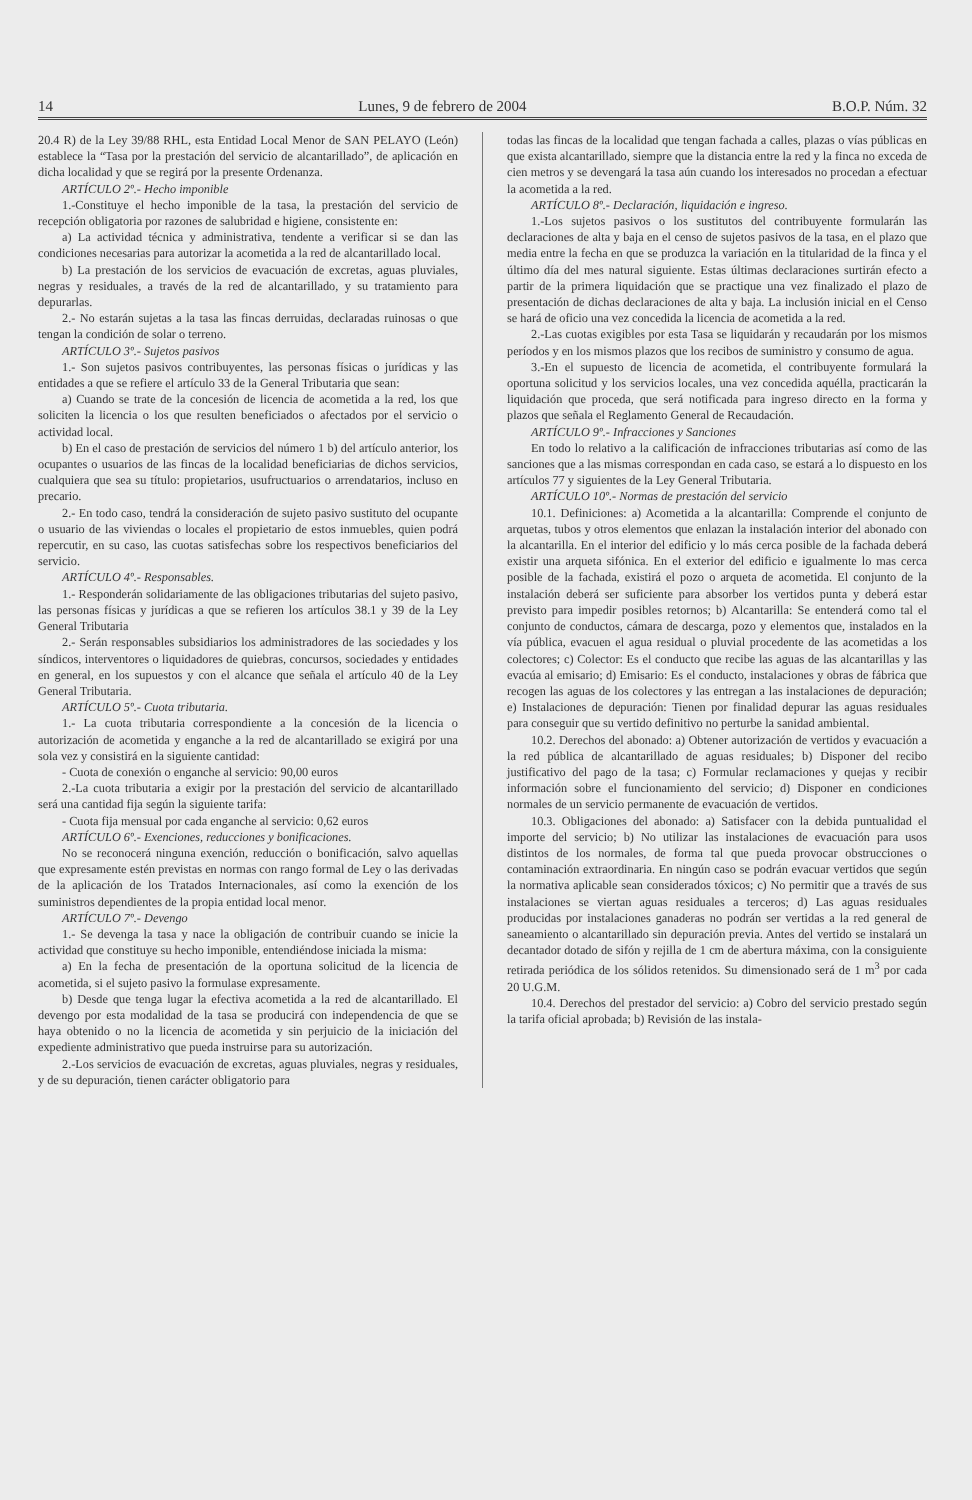14 Lunes, 9 de febrero de 2004 B.O.P. Núm. 32
20.4 R) de la Ley 39/88 RHL, esta Entidad Local Menor de SAN PELAYO (León) establece la “Tasa por la prestación del servicio de alcantarillado”, de aplicación en dicha localidad y que se regirá por la presente Ordenanza.
ARTÍCULO 2º.- Hecho imponible
1.-Constituye el hecho imponible de la tasa, la prestación del servicio de recepción obligatoria por razones de salubridad e higiene, consistente en:
a) La actividad técnica y administrativa, tendente a verificar si se dan las condiciones necesarias para autorizar la acometida a la red de alcantarillado local.
b) La prestación de los servicios de evacuación de excretas, aguas pluviales, negras y residuales, a través de la red de alcantarillado, y su tratamiento para depurarlas.
2.- No estarán sujetas a la tasa las fincas derruidas, declaradas ruinosas o que tengan la condición de solar o terreno.
ARTÍCULO 3º.- Sujetos pasivos
1.- Son sujetos pasivos contribuyentes, las personas físicas o jurídicas y las entidades a que se refiere el artículo 33 de la General Tributaria que sean:
a) Cuando se trate de la concesión de licencia de acometida a la red, los que soliciten la licencia o los que resulten beneficiados o afectados por el servicio o actividad local.
b) En el caso de prestación de servicios del número 1 b) del artículo anterior, los ocupantes o usuarios de las fincas de la localidad beneficiarias de dichos servicios, cualquiera que sea su título: propietarios, usufructuarios o arrendatarios, incluso en precario.
2.- En todo caso, tendrá la consideración de sujeto pasivo sustituto del ocupante o usuario de las viviendas o locales el propietario de estos inmuebles, quien podrá repercutir, en su caso, las cuotas satisfechas sobre los respectivos beneficiarios del servicio.
ARTÍCULO 4º.- Responsables.
1.- Responderán solidariamente de las obligaciones tributarias del sujeto pasivo, las personas físicas y jurídicas a que se refieren los artículos 38.1 y 39 de la Ley General Tributaria
2.- Serán responsables subsidiarios los administradores de las sociedades y los síndicos, interventores o liquidadores de quiebras, concursos, sociedades y entidades en general, en los supuestos y con el alcance que señala el artículo 40 de la Ley General Tributaria.
ARTÍCULO 5º.- Cuota tributaria.
1.- La cuota tributaria correspondiente a la concesión de la licencia o autorización de acometida y enganche a la red de alcantarillado se exigirá por una sola vez y consistirá en la siguiente cantidad:
- Cuota de conexión o enganche al servicio: 90,00 euros
2.-La cuota tributaria a exigir por la prestación del servicio de alcantarillado será una cantidad fija según la siguiente tarifa:
- Cuota fija mensual por cada enganche al servicio: 0,62 euros
ARTÍCULO 6º.- Exenciones, reducciones y bonificaciones.
No se reconocerá ninguna exención, reducción o bonificación, salvo aquellas que expresamente estén previstas en normas con rango formal de Ley o las derivadas de la aplicación de los Tratados Internacionales, así como la exención de los suministros dependientes de la propia entidad local menor.
ARTÍCULO 7º.- Devengo
1.- Se devenga la tasa y nace la obligación de contribuir cuando se inicie la actividad que constituye su hecho imponible, entendiéndose iniciada la misma:
a) En la fecha de presentación de la oportuna solicitud de la licencia de acometida, si el sujeto pasivo la formulase expresamente.
b) Desde que tenga lugar la efectiva acometida a la red de alcantarillado. El devengo por esta modalidad de la tasa se producirá con independencia de que se haya obtenido o no la licencia de acometida y sin perjuicio de la iniciación del expediente administrativo que pueda instruirse para su autorización.
2.-Los servicios de evacuación de excretas, aguas pluviales, negras y residuales, y de su depuración, tienen carácter obligatorio para
todas las fincas de la localidad que tengan fachada a calles, plazas o vías públicas en que exista alcantarillado, siempre que la distancia entre la red y la finca no exceda de cien metros y se devengará la tasa aún cuando los interesados no procedan a efectuar la acometida a la red.
ARTÍCULO 8º.- Declaración, liquidación e ingreso.
1.-Los sujetos pasivos o los sustitutos del contribuyente formularán las declaraciones de alta y baja en el censo de sujetos pasivos de la tasa, en el plazo que media entre la fecha en que se produzca la variación en la titularidad de la finca y el último día del mes natural siguiente. Estas últimas declaraciones surtirán efecto a partir de la primera liquidación que se practique una vez finalizado el plazo de presentación de dichas declaraciones de alta y baja. La inclusión inicial en el Censo se hará de oficio una vez concedida la licencia de acometida a la red.
2.-Las cuotas exigibles por esta Tasa se liquidarán y recaudarán por los mismos períodos y en los mismos plazos que los recibos de suministro y consumo de agua.
3.-En el supuesto de licencia de acometida, el contribuyente formulará la oportuna solicitud y los servicios locales, una vez concedida aquélla, practicarán la liquidación que proceda, que será notificada para ingreso directo en la forma y plazos que señala el Reglamento General de Recaudación.
ARTÍCULO 9º.- Infracciones y Sanciones
En todo lo relativo a la calificación de infracciones tributarias así como de las sanciones que a las mismas correspondan en cada caso, se estará a lo dispuesto en los artículos 77 y siguientes de la Ley General Tributaria.
ARTÍCULO 10º.- Normas de prestación del servicio
10.1. Definiciones: a) Acometida a la alcantarilla: Comprende el conjunto de arquetas, tubos y otros elementos que enlazan la instalación interior del abonado con la alcantarilla. En el interior del edificio y lo más cerca posible de la fachada deberá existir una arqueta sifónica. En el exterior del edificio e igualmente lo mas cerca posible de la fachada, existirá el pozo o arqueta de acometida. El conjunto de la instalación deberá ser suficiente para absorber los vertidos punta y deberá estar previsto para impedir posibles retornos; b) Alcantarilla: Se entenderá como tal el conjunto de conductos, cámara de descarga, pozo y elementos que, instalados en la vía pública, evacuen el agua residual o pluvial procedente de las acometidas a los colectores; c) Colector: Es el conducto que recibe las aguas de las alcantarillas y las evacúa al emisario; d) Emisario: Es el conducto, instalaciones y obras de fábrica que recogen las aguas de los colectores y las entregan a las instalaciones de depuración; e) Instalaciones de depuración: Tienen por finalidad depurar las aguas residuales para conseguir que su vertido definitivo no perturbe la sanidad ambiental.
10.2. Derechos del abonado: a) Obtener autorización de vertidos y evacuación a la red pública de alcantarillado de aguas residuales; b) Disponer del recibo justificativo del pago de la tasa; c) Formular reclamaciones y quejas y recibir información sobre el funcionamiento del servicio; d) Disponer en condiciones normales de un servicio permanente de evacuación de vertidos.
10.3. Obligaciones del abonado: a) Satisfacer con la debida puntualidad el importe del servicio; b) No utilizar las instalaciones de evacuación para usos distintos de los normales, de forma tal que pueda provocar obstrucciones o contaminación extraordinaria. En ningún caso se podrán evacuar vertidos que según la normativa aplicable sean considerados tóxicos; c) No permitir que a través de sus instalaciones se viertan aguas residuales a terceros; d) Las aguas residuales producidas por instalaciones ganaderas no podrán ser vertidas a la red general de saneamiento o alcantarillado sin depuración previa. Antes del vertido se instalará un decantador dotado de sifón y rejilla de 1 cm de abertura máxima, con la consiguiente retirada periódica de los sólidos retenidos. Su dimensionado será de 1 m<sup>3</sup> por cada 20 U.G.M.
10.4. Derechos del prestador del servicio: a) Cobro del servicio prestado según la tarifa oficial aprobada; b) Revisión de las instala-